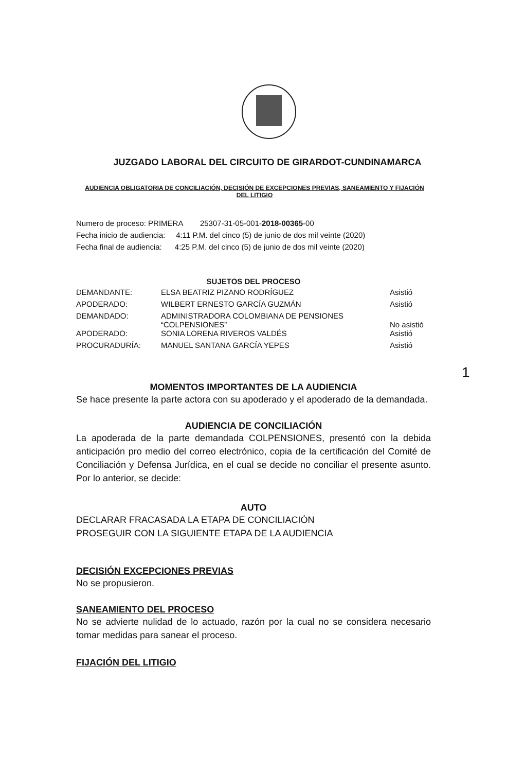JUZGADO LABORAL DEL CIRCUITO DE GIRARDOT-CUNDINAMARCA
AUDIENCIA OBLIGATORIA DE CONCILIACIÓN, DECISIÓN DE EXCEPCIONES PREVIAS, SANEAMIENTO Y FIJACIÓN DEL LITIGIO
Numero de proceso: PRIMERA 25307-31-05-001-2018-00365-00
Fecha inicio de audiencia: 4:11 P.M. del cinco (5) de junio de dos mil veinte (2020)
Fecha final de audiencia: 4:25 P.M. del cinco (5) de junio de dos mil veinte (2020)
SUJETOS DEL PROCESO
| DEMANDANTE: | ELSA BEATRIZ PIZANO RODRÍGUEZ | Asistió |
| APODERADO: | WILBERT ERNESTO GARCÍA GUZMÁN | Asistió |
| DEMANDADO: | ADMINISTRADORA COLOMBIANA DE PENSIONES “COLPENSIONES” | No asistió |
| APODERADO: | SONIA LORENA RIVEROS VALDÉS | Asistió |
| PROCURADURÍA: | MANUEL SANTANA GARCÍA YEPES | Asistió |
1
MOMENTOS IMPORTANTES DE LA AUDIENCIA
Se hace presente la parte actora con su apoderado y el apoderado de la demandada.
AUDIENCIA DE CONCILIACIÓN
La apoderada de la parte demandada COLPENSIONES, presentó con la debida anticipación pro medio del correo electrónico, copia de la certificación del Comité de Conciliación y Defensa Jurídica, en el cual se decide no conciliar el presente asunto. Por lo anterior, se decide:
AUTO
DECLARAR FRACASADA LA ETAPA DE CONCILIACIÓN
PROSEGUIR CON LA SIGUIENTE ETAPA DE LA AUDIENCIA
DECISIÓN EXCEPCIONES PREVIAS
No se propusieron.
SANEAMIENTO DEL PROCESO
No se advierte nulidad de lo actuado, razón por la cual no se considera necesario tomar medidas para sanear el proceso.
FIJACIÓN DEL LITIGIO